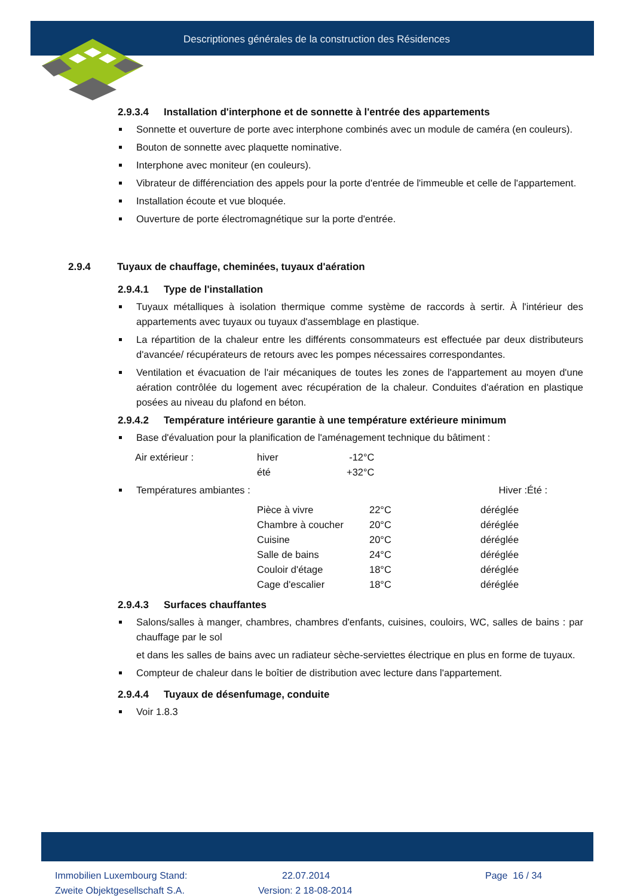Descriptiones générales de la construction des Résidences
2.9.3.4 Installation d'interphone et de sonnette à l'entrée des appartements
Sonnette et ouverture de porte avec interphone combinés avec un module de caméra (en couleurs).
Bouton de sonnette avec plaquette nominative.
Interphone avec moniteur (en couleurs).
Vibrateur de différenciation des appels pour la porte d'entrée de l'immeuble et celle de l'appartement.
Installation écoute et vue bloquée.
Ouverture de porte électromagnétique sur la porte d'entrée.
2.9.4 Tuyaux de chauffage, cheminées, tuyaux d'aération
2.9.4.1 Type de l'installation
Tuyaux métalliques à isolation thermique comme système de raccords à sertir. À l'intérieur des appartements avec tuyaux ou tuyaux d'assemblage en plastique.
La répartition de la chaleur entre les différents consommateurs est effectuée par deux distributeurs d'avancée/ récupérateurs de retours avec les pompes nécessaires correspondantes.
Ventilation et évacuation de l'air mécaniques de toutes les zones de l'appartement au moyen d'une aération contrôlée du logement avec récupération de la chaleur. Conduites d'aération en plastique posées au niveau du plafond en béton.
2.9.4.2 Température intérieure garantie à une température extérieure minimum
Base d'évaluation pour la planification de l'aménagement technique du bâtiment :
| Air extérieur : | hiver | -12°C |
| | été | +32°C |
Températures ambiantes : Hiver :Été :
| Pièce à vivre | 22°C | déréglée |
| Chambre à coucher | 20°C | déréglée |
| Cuisine | 20°C | déréglée |
| Salle de bains | 24°C | déréglée |
| Couloir d'étage | 18°C | déréglée |
| Cage d'escalier | 18°C | déréglée |
2.9.4.3 Surfaces chauffantes
Salons/salles à manger, chambres, chambres d'enfants, cuisines, couloirs, WC, salles de bains : par chauffage par le sol
et dans les salles de bains avec un radiateur sèche-serviettes électrique en plus en forme de tuyaux.
Compteur de chaleur dans le boîtier de distribution avec lecture dans l'appartement.
2.9.4.4 Tuyaux de désenfumage, conduite
Voir 1.8.3
Immobilien Luxembourg Stand:
Zweite Objektgesellschaft S.A.
22.07.2014
Version: 2 18-08-2014
Page 16 / 34